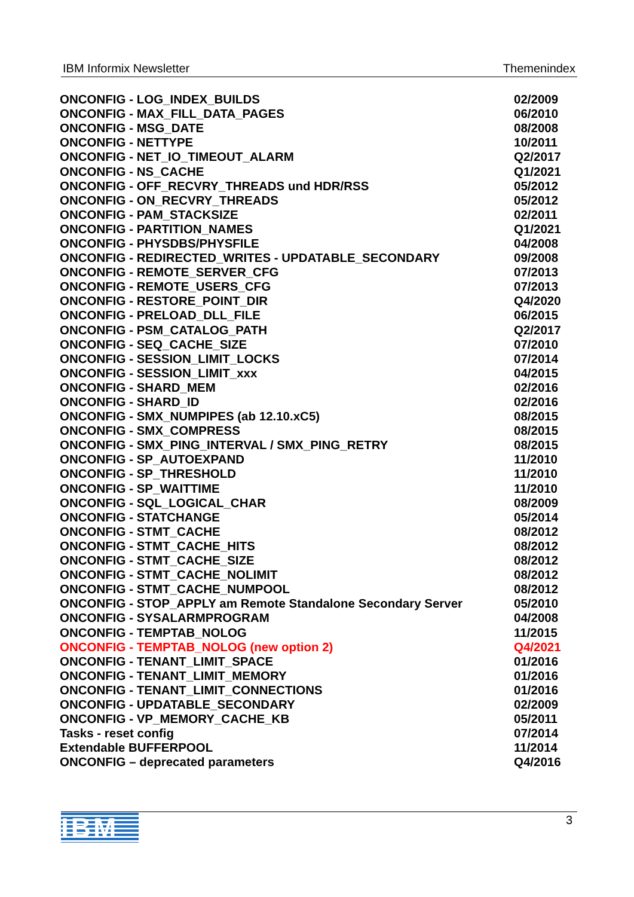IBM Informix Newsletter Themenindex
| ONCONFIG - LOG_INDEX_BUILDS | 02/2009 |
| ONCONFIG - MAX_FILL_DATA_PAGES | 06/2010 |
| ONCONFIG - MSG_DATE | 08/2008 |
| ONCONFIG - NETTYPE | 10/2011 |
| ONCONFIG - NET_IO_TIMEOUT_ALARM | Q2/2017 |
| ONCONFIG - NS_CACHE | Q1/2021 |
| ONCONFIG - OFF_RECVRY_THREADS und HDR/RSS | 05/2012 |
| ONCONFIG - ON_RECVRY_THREADS | 05/2012 |
| ONCONFIG - PAM_STACKSIZE | 02/2011 |
| ONCONFIG - PARTITION_NAMES | Q1/2021 |
| ONCONFIG - PHYSDBS/PHYSFILE | 04/2008 |
| ONCONFIG - REDIRECTED_WRITES - UPDATABLE_SECONDARY | 09/2008 |
| ONCONFIG - REMOTE_SERVER_CFG | 07/2013 |
| ONCONFIG - REMOTE_USERS_CFG | 07/2013 |
| ONCONFIG - RESTORE_POINT_DIR | Q4/2020 |
| ONCONFIG - PRELOAD_DLL_FILE | 06/2015 |
| ONCONFIG - PSM_CATALOG_PATH | Q2/2017 |
| ONCONFIG - SEQ_CACHE_SIZE | 07/2010 |
| ONCONFIG - SESSION_LIMIT_LOCKS | 07/2014 |
| ONCONFIG - SESSION_LIMIT_xxx | 04/2015 |
| ONCONFIG - SHARD_MEM | 02/2016 |
| ONCONFIG - SHARD_ID | 02/2016 |
| ONCONFIG - SMX_NUMPIPES (ab 12.10.xC5) | 08/2015 |
| ONCONFIG - SMX_COMPRESS | 08/2015 |
| ONCONFIG - SMX_PING_INTERVAL / SMX_PING_RETRY | 08/2015 |
| ONCONFIG - SP_AUTOEXPAND | 11/2010 |
| ONCONFIG - SP_THRESHOLD | 11/2010 |
| ONCONFIG - SP_WAITTIME | 11/2010 |
| ONCONFIG - SQL_LOGICAL_CHAR | 08/2009 |
| ONCONFIG - STATCHANGE | 05/2014 |
| ONCONFIG - STMT_CACHE | 08/2012 |
| ONCONFIG - STMT_CACHE_HITS | 08/2012 |
| ONCONFIG - STMT_CACHE_SIZE | 08/2012 |
| ONCONFIG - STMT_CACHE_NOLIMIT | 08/2012 |
| ONCONFIG - STMT_CACHE_NUMPOOL | 08/2012 |
| ONCONFIG - STOP_APPLY am Remote Standalone Secondary Server | 05/2010 |
| ONCONFIG - SYSALARMPROGRAM | 04/2008 |
| ONCONFIG - TEMPTAB_NOLOG | 11/2015 |
| ONCONFIG - TEMPTAB_NOLOG (new option 2) | Q4/2021 |
| ONCONFIG - TENANT_LIMIT_SPACE | 01/2016 |
| ONCONFIG - TENANT_LIMIT_MEMORY | 01/2016 |
| ONCONFIG - TENANT_LIMIT_CONNECTIONS | 01/2016 |
| ONCONFIG - UPDATABLE_SECONDARY | 02/2009 |
| ONCONFIG - VP_MEMORY_CACHE_KB | 05/2011 |
| Tasks - reset config | 07/2014 |
| Extendable BUFFERPOOL | 11/2014 |
| ONCONFIG – deprecated parameters | Q4/2016 |
IBM
3